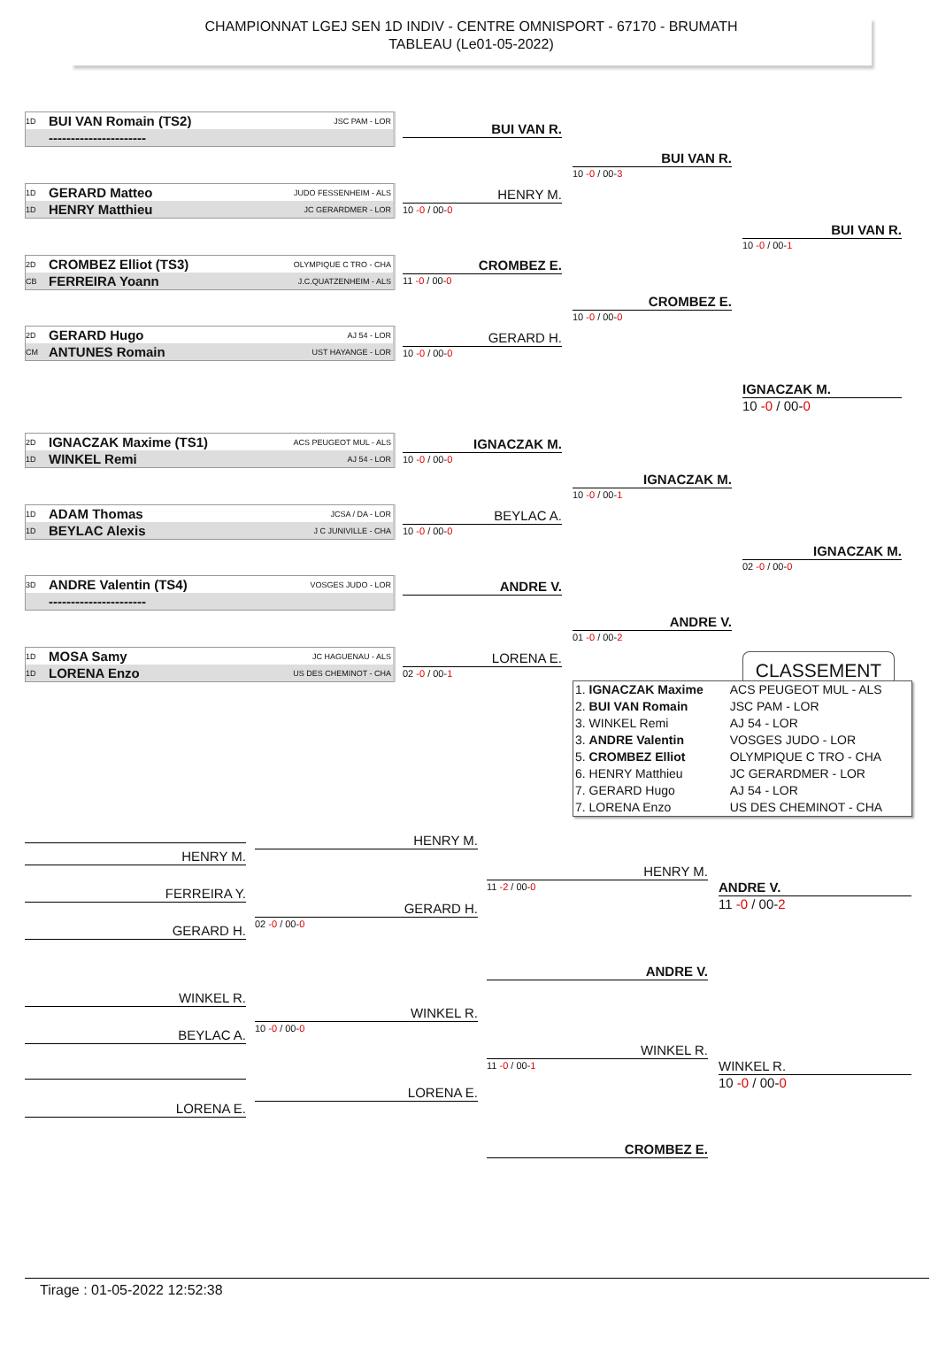CHAMPIONNAT LGEJ SEN 1D INDIV - CENTRE OMNISPORT - 67170 - BRUMATH
TABLEAU (Le01-05-2022)
1D BUI VAN Romain (TS2) JSC PAM - LOR
----------------------
1D GERARD Matteo JUDO FESSENHEIM - ALS
1D HENRY Matthieu JC GERARDMER - LOR
2D CROMBEZ Elliot (TS3) OLYMPIQUE C TRO - CHA
CB FERREIRA Yoann J.C.QUATZENHEIM - ALS
2D GERARD Hugo AJ 54 - LOR
CM ANTUNES Romain UST HAYANGE - LOR
2D IGNACZAK Maxime (TS1) ACS PEUGEOT MUL - ALS
1D WINKEL Remi AJ 54 - LOR
1D ADAM Thomas JCSA / DA - LOR
1D BEYLAC Alexis J C JUNIVILLE - CHA
3D ANDRE Valentin (TS4) VOSGES JUDO - LOR
----------------------
1D MOSA Samy JC HAGUENAU - ALS
1D LORENA Enzo US DES CHEMINOT - CHA
BUI VAN R.
HENRY M.
10 -0 / 00-0
CROMBEZ E.
11 -0 / 00-0
GERARD H.
10 -0 / 00-0
IGNACZAK M.
10 -0 / 00-0
BEYLAC A.
10 -0 / 00-0
ANDRE V.
LORENA E.
02 -0 / 00-1
BUI VAN R.
10 -0 / 00-3
CROMBEZ E.
10 -0 / 00-0
IGNACZAK M.
10 -0 / 00-1
ANDRE V.
01 -0 / 00-2
BUI VAN R.
10 -0 / 00-1
IGNACZAK M.
10 -0 / 00-0
IGNACZAK M.
02 -0 / 00-0
CLASSEMENT
| 1. IGNACZAK Maxime | ACS PEUGEOT MUL - ALS |
| 2. BUI VAN Romain | JSC PAM - LOR |
| 3. WINKEL Remi | AJ 54 - LOR |
| 3. ANDRE Valentin | VOSGES JUDO - LOR |
| 5. CROMBEZ Elliot | OLYMPIQUE C TRO - CHA |
| 6. HENRY Matthieu | JC GERARDMER - LOR |
| 7. GERARD Hugo | AJ 54 - LOR |
| 7. LORENA Enzo | US DES CHEMINOT - CHA |
HENRY M.
FERREIRA Y.
GERARD H.
WINKEL R.
BEYLAC A.
LORENA E.
HENRY M.
GERARD H.
02 -0 / 00-0
WINKEL R.
10 -0 / 00-0
LORENA E.
HENRY M.
11 -2 / 00-0
ANDRE V.
WINKEL R.
11 -0 / 00-1
CROMBEZ E.
ANDRE V.
11 -0 / 00-2
WINKEL R.
10 -0 / 00-0
Tirage : 01-05-2022 12:52:38